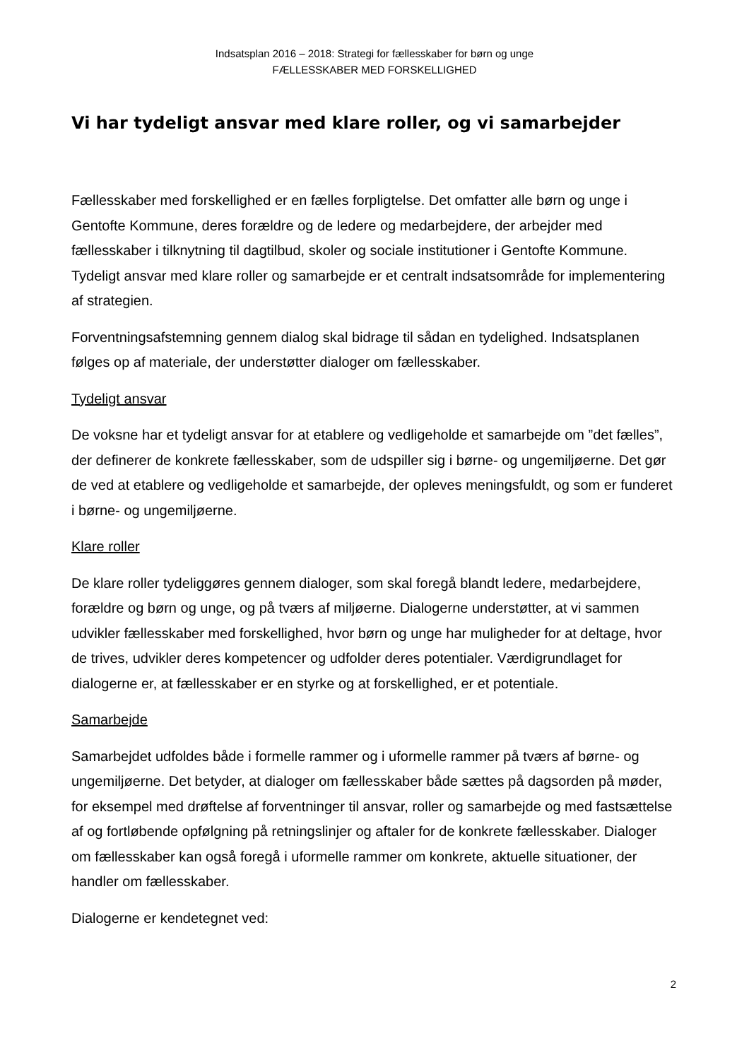Indsatsplan 2016 – 2018: Strategi for fællesskaber for børn og unge
FÆLLESSKABER MED FORSKELLIGHED
Vi har tydeligt ansvar med klare roller, og vi samarbejder
Fællesskaber med forskellighed er en fælles forpligtelse. Det omfatter alle børn og unge i Gentofte Kommune, deres forældre og de ledere og medarbejdere, der arbejder med fællesskaber i tilknytning til dagtilbud, skoler og sociale institutioner i Gentofte Kommune. Tydeligt ansvar med klare roller og samarbejde er et centralt indsatsområde for implementering af strategien.
Forventningsafstemning gennem dialog skal bidrage til sådan en tydelighed. Indsatsplanen følges op af materiale, der understøtter dialoger om fællesskaber.
Tydeligt ansvar
De voksne har et tydeligt ansvar for at etablere og vedligeholde et samarbejde om ”det fælles”, der definerer de konkrete fællesskaber, som de udspiller sig i børne- og ungemiljøerne. Det gør de ved at etablere og vedligeholde et samarbejde, der opleves meningsfuldt, og som er funderet i børne- og ungemiljøerne.
Klare roller
De klare roller tydeliggøres gennem dialoger, som skal foregå blandt ledere, medarbejdere, forældre og børn og unge, og på tværs af miljøerne. Dialogerne understøtter, at vi sammen udvikler fællesskaber med forskellighed, hvor børn og unge har muligheder for at deltage, hvor de trives, udvikler deres kompetencer og udfolder deres potentialer. Værdigrundlaget for dialogerne er, at fællesskaber er en styrke og at forskellighed, er et potentiale.
Samarbejde
Samarbejdet udfoldes både i formelle rammer og i uformelle rammer på tværs af børne- og ungemiljøerne. Det betyder, at dialoger om fællesskaber både sættes på dagsorden på møder, for eksempel med drøftelse af forventninger til ansvar, roller og samarbejde og med fastsættelse af og fortløbende opfølgning på retningslinjer og aftaler for de konkrete fællesskaber. Dialoger om fællesskaber kan også foregå i uformelle rammer om konkrete, aktuelle situationer, der handler om fællesskaber.
Dialogerne er kendetegnet ved:
2